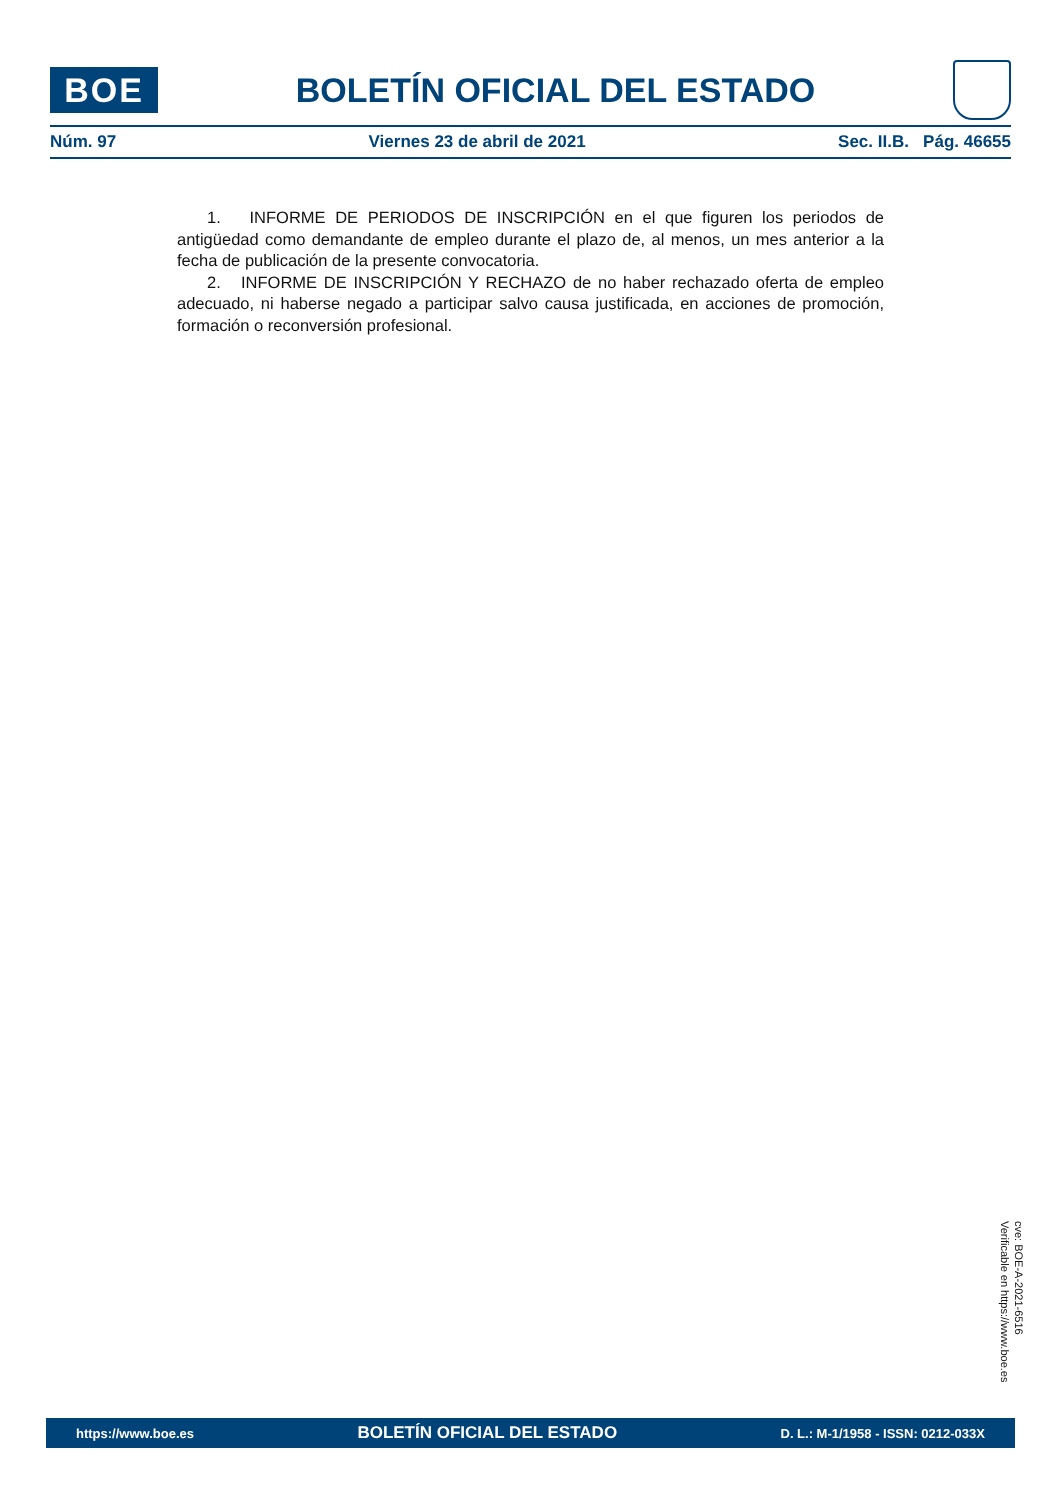BOE
BOLETÍN OFICIAL DEL ESTADO
Núm. 97 Viernes 23 de abril de 2021 Sec. II.B. Pág. 46655
1. INFORME DE PERIODOS DE INSCRIPCIÓN en el que figuren los periodos de antigüedad como demandante de empleo durante el plazo de, al menos, un mes anterior a la fecha de publicación de la presente convocatoria.
2. INFORME DE INSCRIPCIÓN Y RECHAZO de no haber rechazado oferta de empleo adecuado, ni haberse negado a participar salvo causa justificada, en acciones de promoción, formación o reconversión profesional.
cve: BOE-A-2021-6516
Verificable en https://www.boe.es
https://www.boe.es BOLETÍN OFICIAL DEL ESTADO D. L.: M-1/1958 - ISSN: 0212-033X